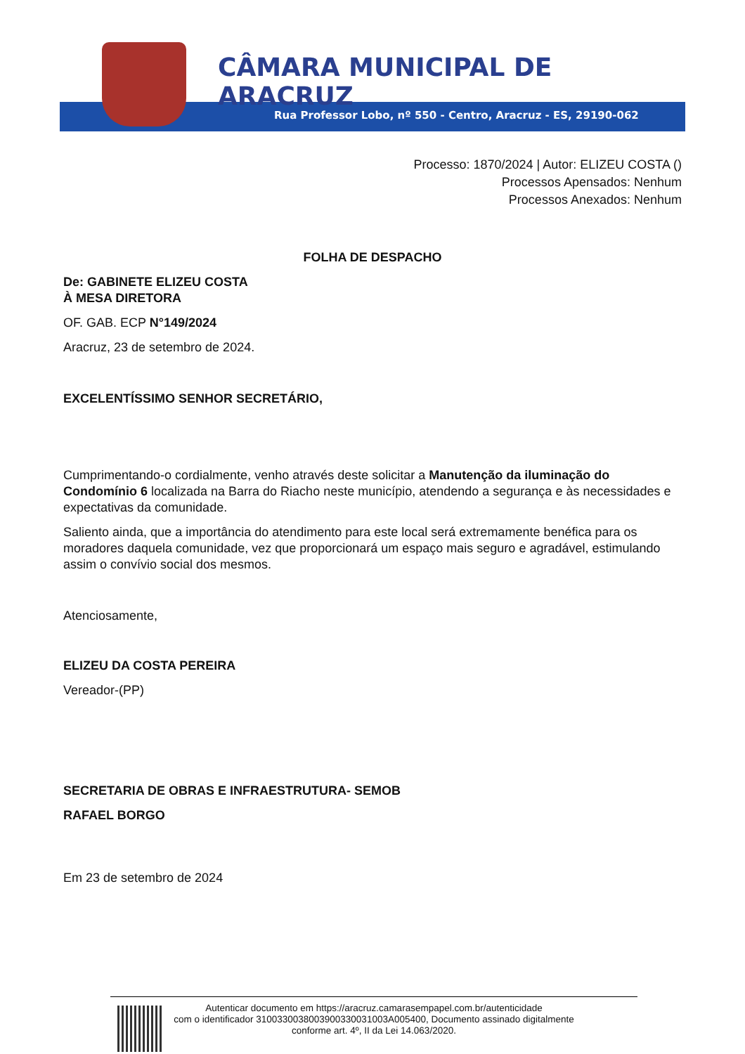CÂMARA MUNICIPAL DE ARACRUZ
Rua Professor Lobo, nº 550 - Centro, Aracruz - ES, 29190-062
Processo: 1870/2024 | Autor: ELIZEU COSTA ()
Processos Apensados: Nenhum
Processos Anexados: Nenhum
FOLHA DE DESPACHO
De: GABINETE ELIZEU COSTA
À MESA DIRETORA
OF. GAB. ECP N°149/2024
Aracruz, 23 de setembro de 2024.
EXCELENTÍSSIMO SENHOR SECRETÁRIO,
Cumprimentando-o cordialmente, venho através deste solicitar a Manutenção da iluminação do Condomínio 6 localizada na Barra do Riacho neste município, atendendo a segurança e às necessidades e expectativas da comunidade.
Saliento ainda, que a importância do atendimento para este local será extremamente benéfica para os moradores daquela comunidade, vez que proporcionará um espaço mais seguro e agradável, estimulando assim o convívio social dos mesmos.
Atenciosamente,
ELIZEU DA COSTA PEREIRA
Vereador-(PP)
SECRETARIA DE OBRAS E INFRAESTRUTURA- SEMOB
RAFAEL BORGO
Em 23 de setembro de 2024
Autenticar documento em https://aracruz.camarasempapel.com.br/autenticidade
com o identificador 3100330038003900330031003A005400, Documento assinado digitalmente
conforme art. 4º, II da Lei 14.063/2020.